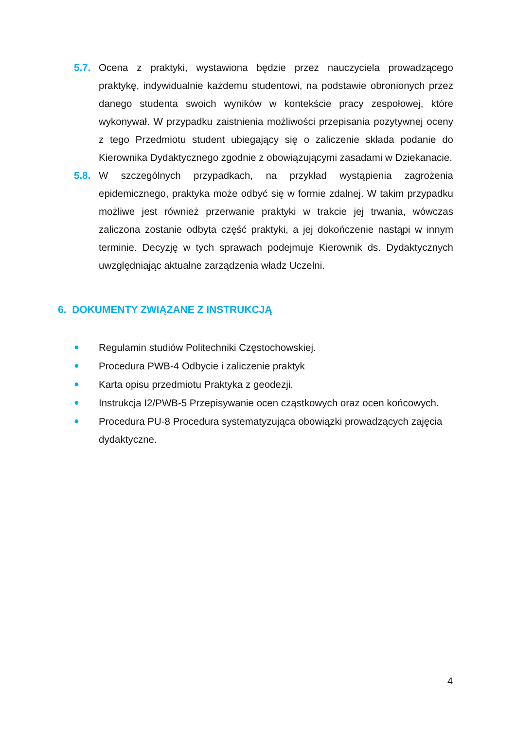5.7. Ocena z praktyki, wystawiona będzie przez nauczyciela prowadzącego praktykę, indywidualnie każdemu studentowi, na podstawie obronionych przez danego studenta swoich wyników w kontekście pracy zespołowej, które wykonywał. W przypadku zaistnienia możliwości przepisania pozytywnej oceny z tego Przedmiotu student ubiegający się o zaliczenie składa podanie do Kierownika Dydaktycznego zgodnie z obowiązującymi zasadami w Dziekanacie.
5.8. W szczególnych przypadkach, na przykład wystąpienia zagrożenia epidemicznego, praktyka może odbyć się w formie zdalnej. W takim przypadku możliwe jest również przerwanie praktyki w trakcie jej trwania, wówczas zaliczona zostanie odbyta część praktyki, a jej dokończenie nastąpi w innym terminie. Decyzję w tych sprawach podejmuje Kierownik ds. Dydaktycznych uwzględniając aktualne zarządzenia władz Uczelni.
6. DOKUMENTY ZWIĄZANE Z INSTRUKCJĄ
● Regulamin studiów Politechniki Częstochowskiej.
● Procedura PWB-4 Odbycie i zaliczenie praktyk
● Karta opisu przedmiotu Praktyka z geodezji.
● Instrukcja I2/PWB-5 Przepisywanie ocen cząstkowych oraz ocen końcowych.
● Procedura PU-8 Procedura systematyzująca obowiązki prowadzących zajęcia dydaktyczne.
4